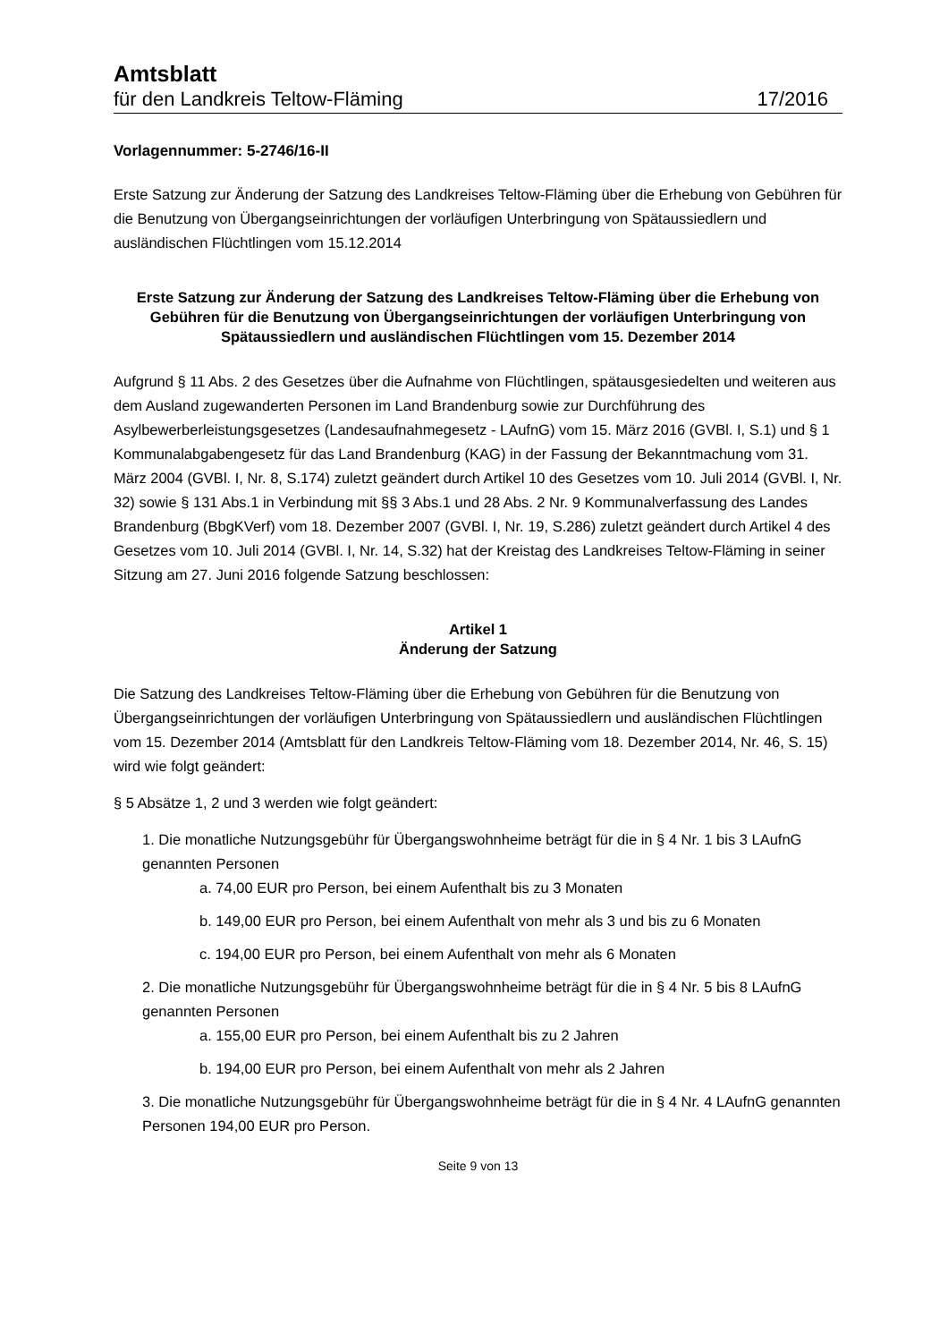Amtsblatt
für den Landkreis Teltow-Fläming 17/2016
Vorlagennummer: 5-2746/16-II
Erste Satzung zur Änderung der Satzung des Landkreises Teltow-Fläming über die Erhebung von Gebühren für die Benutzung von Übergangseinrichtungen der vorläufigen Unterbringung von Spätaussiedlern und ausländischen Flüchtlingen vom 15.12.2014
Erste Satzung zur Änderung der Satzung des Landkreises Teltow-Fläming über die Erhebung von Gebühren für die Benutzung von Übergangseinrichtungen der vorläufigen Unterbringung von Spätaussiedlern und ausländischen Flüchtlingen vom 15. Dezember 2014
Aufgrund § 11 Abs. 2 des Gesetzes über die Aufnahme von Flüchtlingen, spätausgesiedelten und weiteren aus dem Ausland zugewanderten Personen im Land Brandenburg sowie zur Durchführung des Asylbewerberleistungsgesetzes (Landesaufnahmegesetz - LAufnG) vom 15. März 2016 (GVBl. I, S.1) und § 1 Kommunalabgabengesetz für das Land Brandenburg (KAG) in der Fassung der Bekanntmachung vom 31. März 2004 (GVBl. I, Nr. 8, S.174) zuletzt geändert durch Artikel 10 des Gesetzes vom 10. Juli 2014 (GVBl. I, Nr. 32) sowie § 131 Abs.1 in Verbindung mit §§ 3 Abs.1 und 28 Abs. 2 Nr. 9 Kommunalverfassung des Landes Brandenburg (BbgKVerf) vom 18. Dezember 2007 (GVBl. I, Nr. 19, S.286) zuletzt geändert durch Artikel 4 des Gesetzes vom 10. Juli 2014 (GVBl. I, Nr. 14, S.32) hat der Kreistag des Landkreises Teltow-Fläming in seiner Sitzung am 27. Juni 2016 folgende Satzung beschlossen:
Artikel 1
Änderung der Satzung
Die Satzung des Landkreises Teltow-Fläming über die Erhebung von Gebühren für die Benutzung von Übergangseinrichtungen der vorläufigen Unterbringung von Spätaussiedlern und ausländischen Flüchtlingen vom 15. Dezember 2014 (Amtsblatt für den Landkreis Teltow-Fläming vom 18. Dezember 2014, Nr. 46, S. 15) wird wie folgt geändert:
§ 5 Absätze 1, 2 und 3 werden wie folgt geändert:
1. Die monatliche Nutzungsgebühr für Übergangswohnheime beträgt für die in § 4 Nr. 1 bis 3 LAufnG genannten Personen
a. 74,00 EUR pro Person, bei einem Aufenthalt bis zu 3 Monaten
b. 149,00 EUR pro Person, bei einem Aufenthalt von mehr als 3 und bis zu 6 Monaten
c. 194,00 EUR pro Person, bei einem Aufenthalt von mehr als 6 Monaten
2. Die monatliche Nutzungsgebühr für Übergangswohnheime beträgt für die in § 4 Nr. 5 bis 8 LAufnG genannten Personen
a. 155,00 EUR pro Person, bei einem Aufenthalt bis zu 2 Jahren
b. 194,00 EUR pro Person, bei einem Aufenthalt von mehr als 2 Jahren
3. Die monatliche Nutzungsgebühr für Übergangswohnheime beträgt für die in § 4 Nr. 4 LAufnG genannten Personen 194,00 EUR pro Person.
Seite 9 von 13